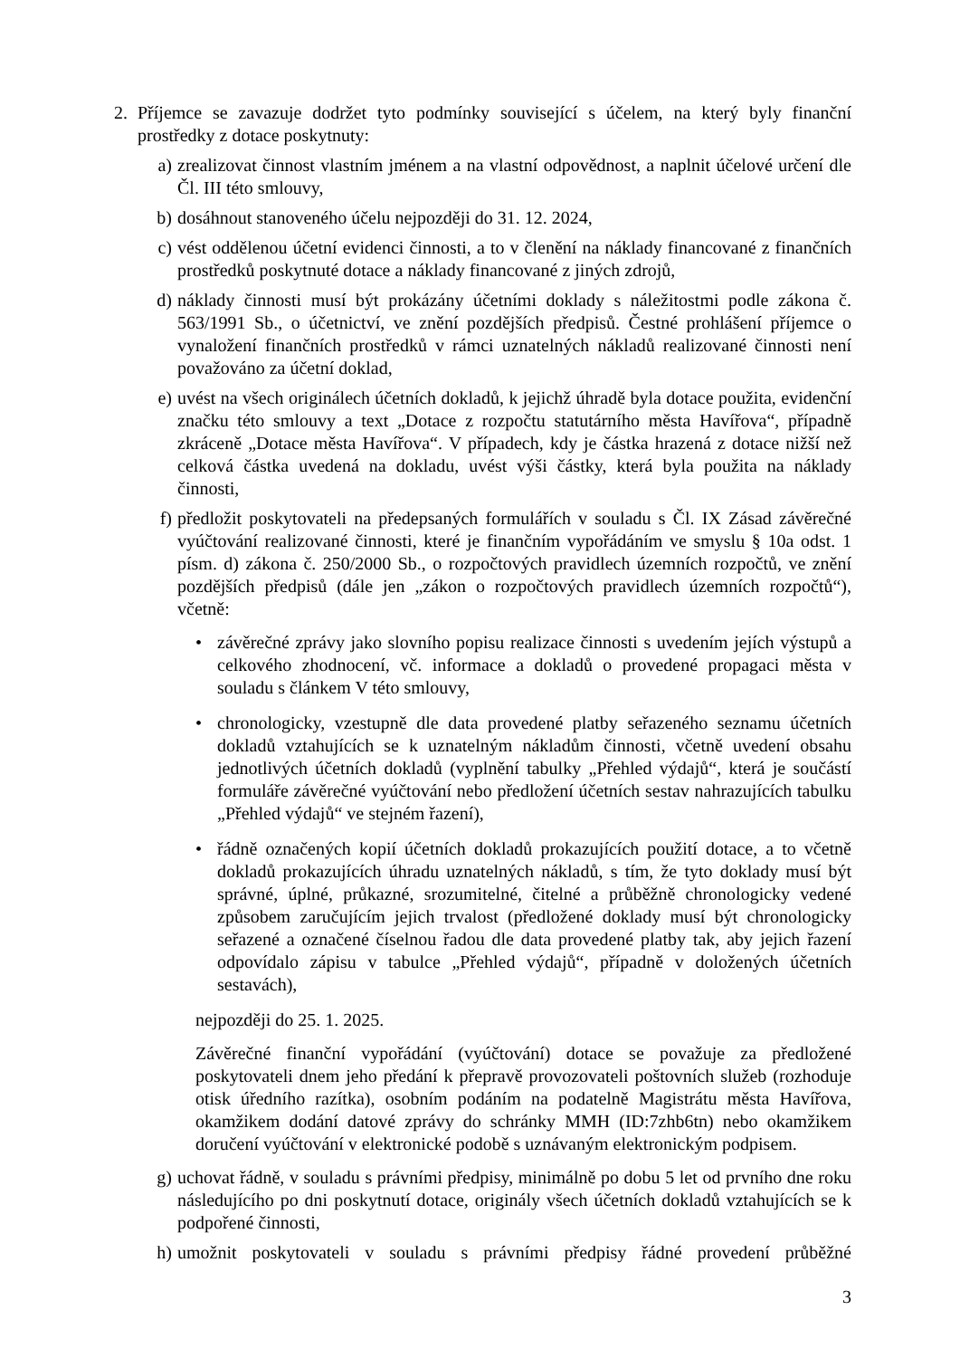2. Příjemce se zavazuje dodržet tyto podmínky související s účelem, na který byly finanční prostředky z dotace poskytnuty:
a) zrealizovat činnost vlastním jménem a na vlastní odpovědnost, a naplnit účelové určení dle Čl. III této smlouvy,
b) dosáhnout stanoveného účelu nejpozději do 31. 12. 2024,
c) vést oddělenou účetní evidenci činnosti, a to v členění na náklady financované z finančních prostředků poskytnuté dotace a náklady financované z jiných zdrojů,
d) náklady činnosti musí být prokázány účetními doklady s náležitostmi podle zákona č. 563/1991 Sb., o účetnictví, ve znění pozdějších předpisů. Čestné prohlášení příjemce o vynaložení finančních prostředků v rámci uznatelných nákladů realizované činnosti není považováno za účetní doklad,
e) uvést na všech originálech účetních dokladů, k jejichž úhradě byla dotace použita, evidenční značku této smlouvy a text „Dotace z rozpočtu statutárního města Havířova“, případně zkráceně „Dotace města Havířova“. V případech, kdy je částka hrazená z dotace nižší než celková částka uvedená na dokladu, uvést výši částky, která byla použita na náklady činnosti,
f) předložit poskytovateli na předepsaných formulářích v souladu s Čl. IX Zásad závěrečné vyúčtování realizované činnosti, které je finančním vypořádáním ve smyslu § 10a odst. 1 písm. d) zákona č. 250/2000 Sb., o rozpočtových pravidlech územních rozpočtů, ve znění pozdějších předpisů (dále jen „zákon o rozpočtových pravidlech územních rozpočtů“), včetně:
• závěrečné zprávy jako slovního popisu realizace činnosti s uvedením jejích výstupů a celkového zhodnocení, vč. informace a dokladů o provedené propagaci města v souladu s článkem V této smlouvy,
• chronologicky, vzestupně dle data provedené platby seřazeného seznamu účetních dokladů vztahujících se k uznatelným nákladům činnosti, včetně uvedení obsahu jednotlivých účetních dokladů (vyplnění tabulky „Přehled výdajů“, která je součástí formuláře závěrečné vyúčtování nebo předložení účetních sestav nahrazujících tabulku „Přehled výdajů“ ve stejném řazení),
• řádně označených kopií účetních dokladů prokazujících použití dotace, a to včetně dokladů prokazujících úhradu uznatelných nákladů, s tím, že tyto doklady musí být správné, úplné, průkazné, srozumitelné, čitelné a průběžně chronologicky vedené způsobem zaručujícím jejich trvalost (předložené doklady musí být chronologicky seřazené a označené číselnou řadou dle data provedené platby tak, aby jejich řazení odpovídalo zápisu v tabulce „Přehled výdajů“, případně v doložených účetních sestavách),
nejpozději do 25. 1. 2025.
Závěrečné finanční vypořádání (vyúčtování) dotace se považuje za předložené poskytovateli dnem jeho předání k přepravě provozovateli poštovních služeb (rozhoduje otisk úředního razítka), osobním podáním na podatelně Magistrátu města Havířova, okamžikem dodání datové zprávy do schránky MMH (ID:7zhb6tn) nebo okamžikem doručení vyúčtování v elektronické podobě s uznávaným elektronickým podpisem.
g) uchovat řádně, v souladu s právními předpisy, minimálně po dobu 5 let od prvního dne roku následujícího po dni poskytnutí dotace, originály všech účetních dokladů vztahujících se k podpořené činnosti,
h) umožnit poskytovateli v souladu s právními předpisy řádné provedení průběžné
3